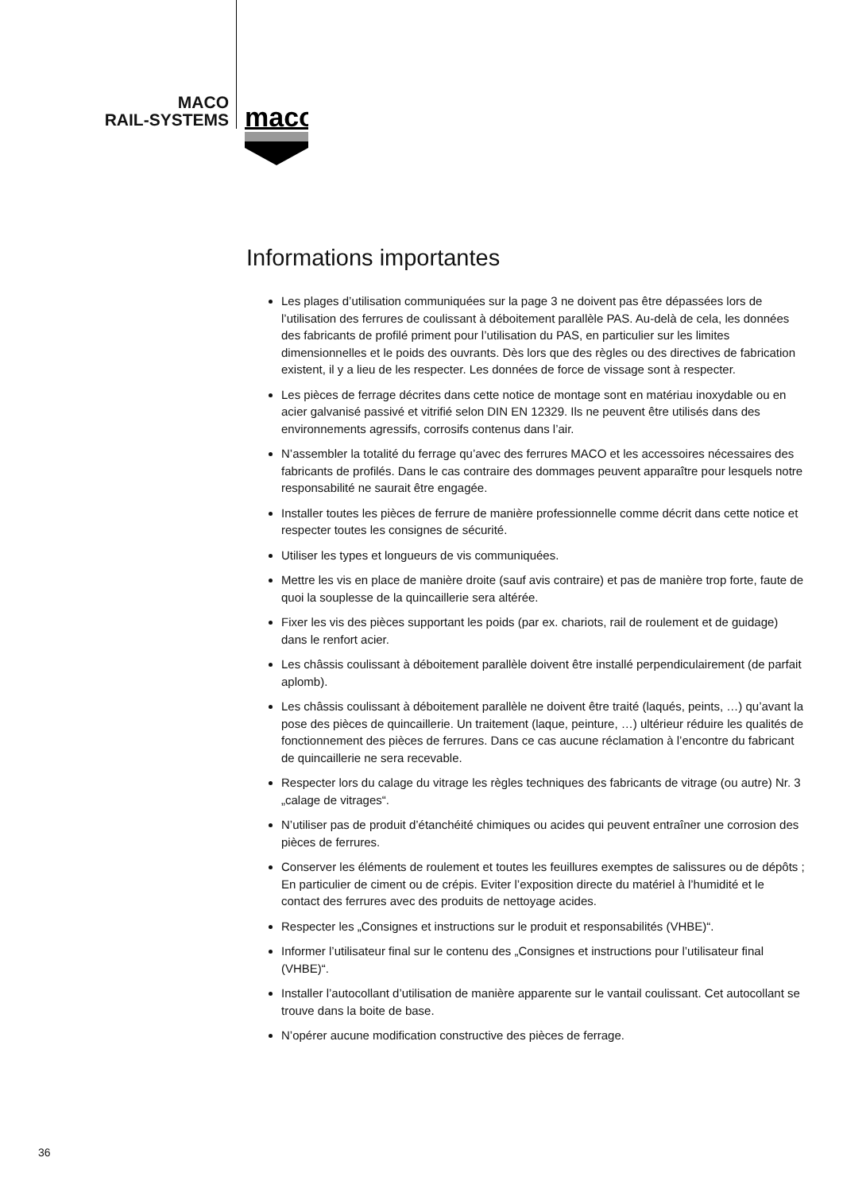MACO
RAIL-SYSTEMS
maco
Informations importantes
Les plages d’utilisation communiquées sur la page 3 ne doivent pas être dépassées lors de l’utilisation des ferrures de coulissant à déboitement parallèle PAS. Au-delà de cela, les données des fabricants de profilé priment pour l’utilisation du PAS, en particulier sur les limites dimensionnelles et le poids des ouvrants. Dès lors que des règles ou des directives de fabrication existent, il y a lieu de les respecter. Les données de force de vissage sont à respecter.
Les pièces de ferrage décrites dans cette notice de montage sont en matériau inoxydable ou en acier galvanisé passivé et vitrifié selon DIN EN 12329. Ils ne peuvent être utilisés dans des environnements agressifs, corrosifs contenus dans l’air.
N’assembler la totalité du ferrage qu’avec des ferrures MACO et les accessoires nécessaires des fabricants de profilés. Dans le cas contraire des dommages peuvent apparaître pour lesquels notre responsabilité ne saurait être engagée.
Installer toutes les pièces de ferrure de manière professionnelle comme décrit dans cette notice et respecter toutes les consignes de sécurité.
Utiliser les types et longueurs de vis communiquées.
Mettre les vis en place de manière droite (sauf avis contraire) et pas de manière trop forte, faute de quoi la souplesse de la quincaillerie sera altérée.
Fixer les vis des pièces supportant les poids (par ex. chariots, rail de roulement et de guidage) dans le renfort acier.
Les châssis coulissant à déboitement parallèle doivent être installé perpendiculairement (de parfait aplomb).
Les châssis coulissant à déboitement parallèle ne doivent être traité (laqués, peints, …) qu’avant la pose des pièces de quincaillerie. Un traitement (laque, peinture, …) ultérieur réduire les qualités de fonctionnement des pièces de ferrures. Dans ce cas aucune réclamation à l’encontre du fabricant de quincaillerie ne sera recevable.
Respecter lors du calage du vitrage les règles techniques des fabricants de vitrage (ou autre) Nr. 3 „calage de vitrages“.
N’utiliser pas de produit d’étanchéité chimiques ou acides qui peuvent entraîner une corrosion des pièces de ferrures.
Conserver les éléments de roulement et toutes les feuillures exemptes de salissures ou de dépôts ; En particulier de ciment ou de crépis. Eviter l’exposition directe du matériel à l’humidité et le contact des ferrures avec des produits de nettoyage acides.
Respecter les „Consignes et instructions sur le produit et responsabilités (VHBE)“.
Informer l’utilisateur final sur le contenu des „Consignes et instructions pour l’utilisateur final (VHBE)“.
Installer l’autocollant d’utilisation de manière apparente sur le vantail coulissant. Cet autocollant se trouve dans la boite de base.
N’opérer aucune modification constructive des pièces de ferrage.
36